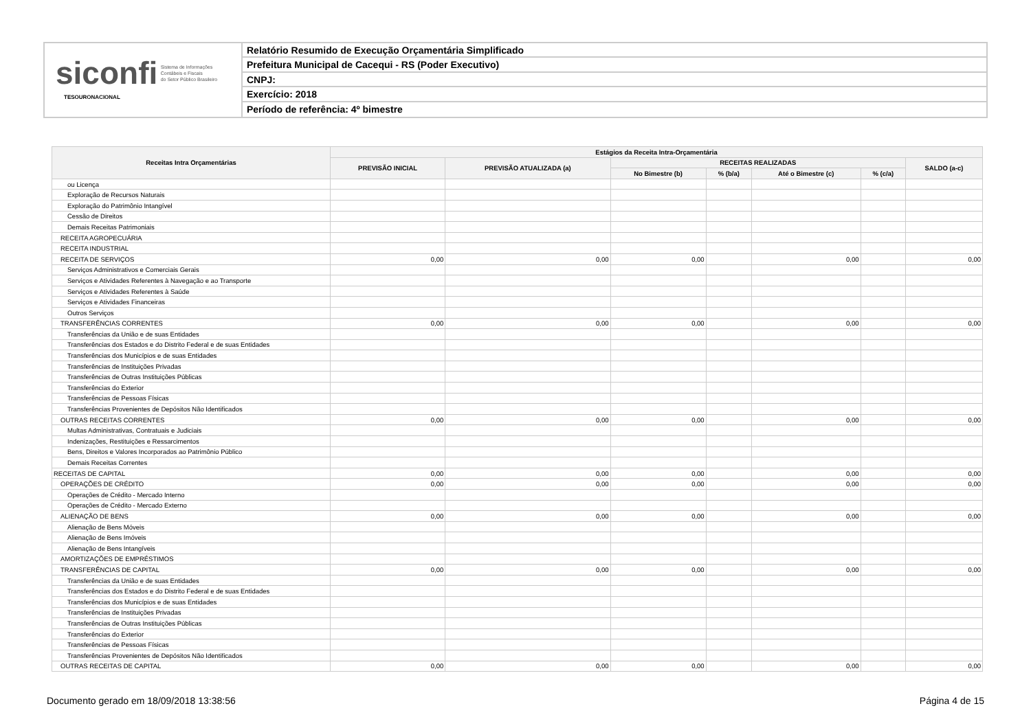siconfi Sistema de Informações
Contábeis e Fiscais
do Setor Público Brasileiro
TESOURONACIONAL
Relatório Resumido de Execução Orçamentária Simplificado
Prefeitura Municipal de Cacequi - RS (Poder Executivo)
CNPJ:
Exercício: 2018
Período de referência: 4º bimestre
| Receitas Intra Orçamentárias | Estágios da Receita Intra-Orçamentária | | | | | | |
| --- | --- | --- | --- | --- | --- | --- | --- |
| | PREVISÃO INICIAL | PREVISÃO ATUALIZADA (a) | RECEITAS REALIZADAS | | | | SALDO (a-c) |
| | | | No Bimestre (b) | % (b/a) | Até o Bimestre (c) | % (c/a) | |
| ou Licença | | | | | | | |
| Exploração de Recursos Naturais | | | | | | | |
| Exploração do Patrimônio Intangível | | | | | | | |
| Cessão de Direitos | | | | | | | |
| Demais Receitas Patrimoniais | | | | | | | |
| RECEITA AGROPECUÁRIA | | | | | | | |
| RECEITA INDUSTRIAL | | | | | | | |
| RECEITA DE SERVIÇOS | 0,00 | 0,00 | 0,00 | | 0,00 | | 0,00 |
| Serviços Administrativos e Comerciais Gerais | | | | | | | |
| Serviços e Atividades Referentes à Navegação e ao Transporte | | | | | | | |
| Serviços e Atividades Referentes à Saúde | | | | | | | |
| Serviços e Atividades Financeiras | | | | | | | |
| Outros Serviços | | | | | | | |
| TRANSFERÊNCIAS CORRENTES | 0,00 | 0,00 | 0,00 | | 0,00 | | 0,00 |
| Transferências da União e de suas Entidades | | | | | | | |
| Transferências dos Estados e do Distrito Federal e de suas Entidades | | | | | | | |
| Transferências dos Municípios e de suas Entidades | | | | | | | |
| Transferências de Instituições Privadas | | | | | | | |
| Transferências de Outras Instituições Públicas | | | | | | | |
| Transferências do Exterior | | | | | | | |
| Transferências de Pessoas Físicas | | | | | | | |
| Transferências Provenientes de Depósitos Não Identificados | | | | | | | |
| OUTRAS RECEITAS CORRENTES | 0,00 | 0,00 | 0,00 | | 0,00 | | 0,00 |
| Multas Administrativas, Contratuais e Judiciais | | | | | | | |
| Indenizações, Restituições e Ressarcimentos | | | | | | | |
| Bens, Direitos e Valores Incorporados ao Patrimônio Público | | | | | | | |
| Demais Receitas Correntes | | | | | | | |
| RECEITAS DE CAPITAL | 0,00 | 0,00 | 0,00 | | 0,00 | | 0,00 |
| OPERAÇÕES DE CRÉDITO | 0,00 | 0,00 | 0,00 | | 0,00 | | 0,00 |
| Operações de Crédito - Mercado Interno | | | | | | | |
| Operações de Crédito - Mercado Externo | | | | | | | |
| ALIENAÇÃO DE BENS | 0,00 | 0,00 | 0,00 | | 0,00 | | 0,00 |
| Alienação de Bens Móveis | | | | | | | |
| Alienação de Bens Imóveis | | | | | | | |
| Alienação de Bens Intangíveis | | | | | | | |
| AMORTIZAÇÕES DE EMPRÉSTIMOS | | | | | | | |
| TRANSFERÊNCIAS DE CAPITAL | 0,00 | 0,00 | 0,00 | | 0,00 | | 0,00 |
| Transferências da União e de suas Entidades | | | | | | | |
| Transferências dos Estados e do Distrito Federal e de suas Entidades | | | | | | | |
| Transferências dos Municípios e de suas Entidades | | | | | | | |
| Transferências de Instituições Privadas | | | | | | | |
| Transferências de Outras Instituições Públicas | | | | | | | |
| Transferências do Exterior | | | | | | | |
| Transferências de Pessoas Físicas | | | | | | | |
| Transferências Provenientes de Depósitos Não Identificados | | | | | | | |
| OUTRAS RECEITAS DE CAPITAL | 0,00 | 0,00 | 0,00 | | 0,00 | | 0,00 |
Documento gerado em 18/09/2018 13:38:56 Página 4 de 15